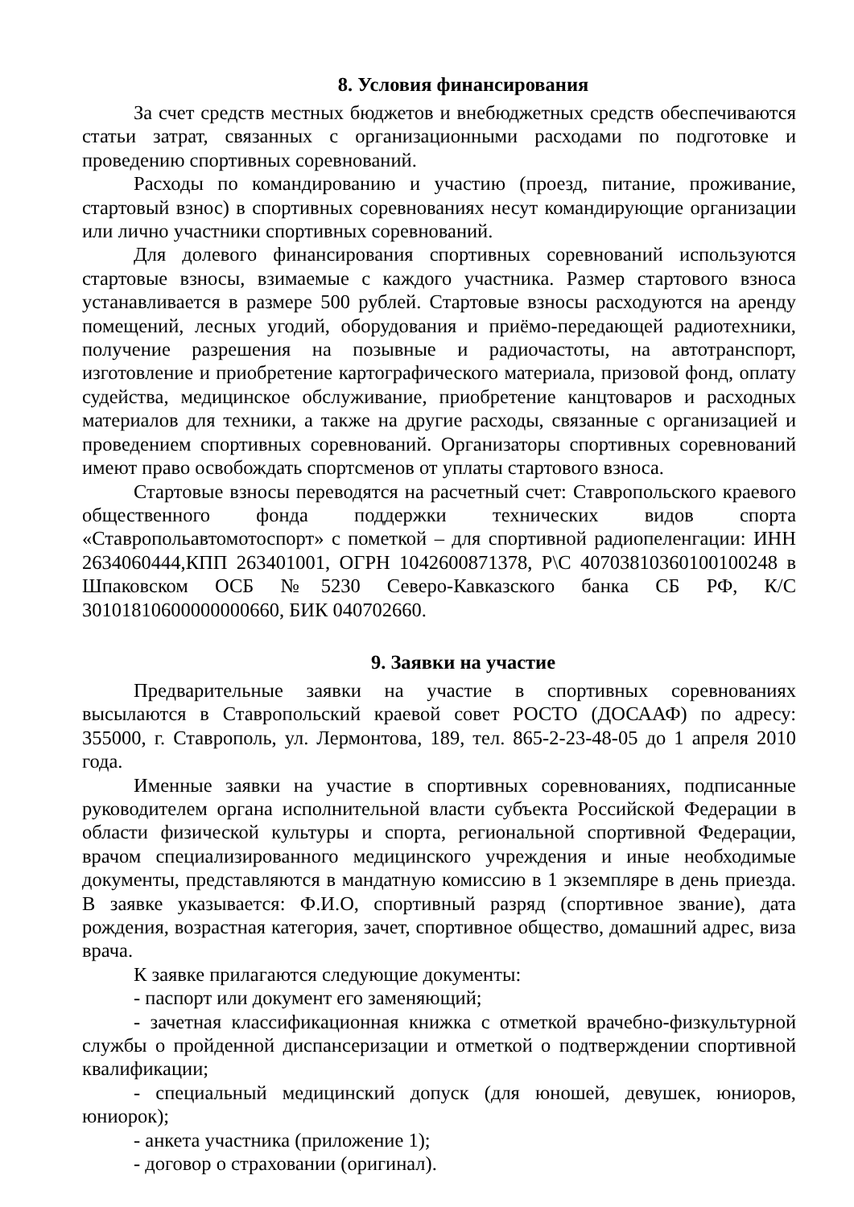8. Условия финансирования
За счет средств местных бюджетов и внебюджетных средств обеспечиваются статьи затрат, связанных с организационными расходами по подготовке и проведению спортивных соревнований.
Расходы по командированию и участию (проезд, питание, проживание, стартовый взнос) в спортивных соревнованиях несут командирующие организации или лично участники спортивных соревнований.
Для долевого финансирования спортивных соревнований используются стартовые взносы, взимаемые с каждого участника. Размер стартового взноса устанавливается в размере 500 рублей. Стартовые взносы расходуются на аренду помещений, лесных угодий, оборудования и приёмо-передающей радиотехники, получение разрешения на позывные и радиочастоты, на автотранспорт, изготовление и приобретение картографического материала, призовой фонд, оплату судейства, медицинское обслуживание, приобретение канцтоваров и расходных материалов для техники, а также на другие расходы, связанные с организацией и проведением спортивных соревнований. Организаторы спортивных соревнований имеют право освобождать спортсменов от уплаты стартового взноса.
Стартовые взносы переводятся на расчетный счет: Ставропольского краевого общественного фонда поддержки технических видов спорта «Ставропольавтомотоспорт» с пометкой – для спортивной радиопеленгации: ИНН 2634060444,КПП 263401001, ОГРН 1042600871378, Р\С 40703810360100100248 в Шпаковском ОСБ №5230 Северо-Кавказского банка СБ РФ, К/С 30101810600000000660, БИК 040702660.
9. Заявки на участие
Предварительные заявки на участие в спортивных соревнованиях высылаются в Ставропольский краевой совет РОСТО (ДОСААФ) по адресу: 355000, г. Ставрополь, ул. Лермонтова, 189, тел. 865-2-23-48-05 до 1 апреля 2010 года.
Именные заявки на участие в спортивных соревнованиях, подписанные руководителем органа исполнительной власти субъекта Российской Федерации в области физической культуры и спорта, региональной спортивной Федерации, врачом специализированного медицинского учреждения и иные необходимые документы, представляются в мандатную комиссию в 1 экземпляре в день приезда. В заявке указывается: Ф.И.О, спортивный разряд (спортивное звание), дата рождения, возрастная категория, зачет, спортивное общество, домашний адрес, виза врача.
К заявке прилагаются следующие документы:
- паспорт или документ его заменяющий;
- зачетная классификационная книжка с отметкой врачебно-физкультурной службы о пройденной диспансеризации и отметкой о подтверждении спортивной квалификации;
- специальный медицинский допуск (для юношей, девушек, юниоров, юниорок);
- анкета участника (приложение 1);
- договор о страховании (оригинал).